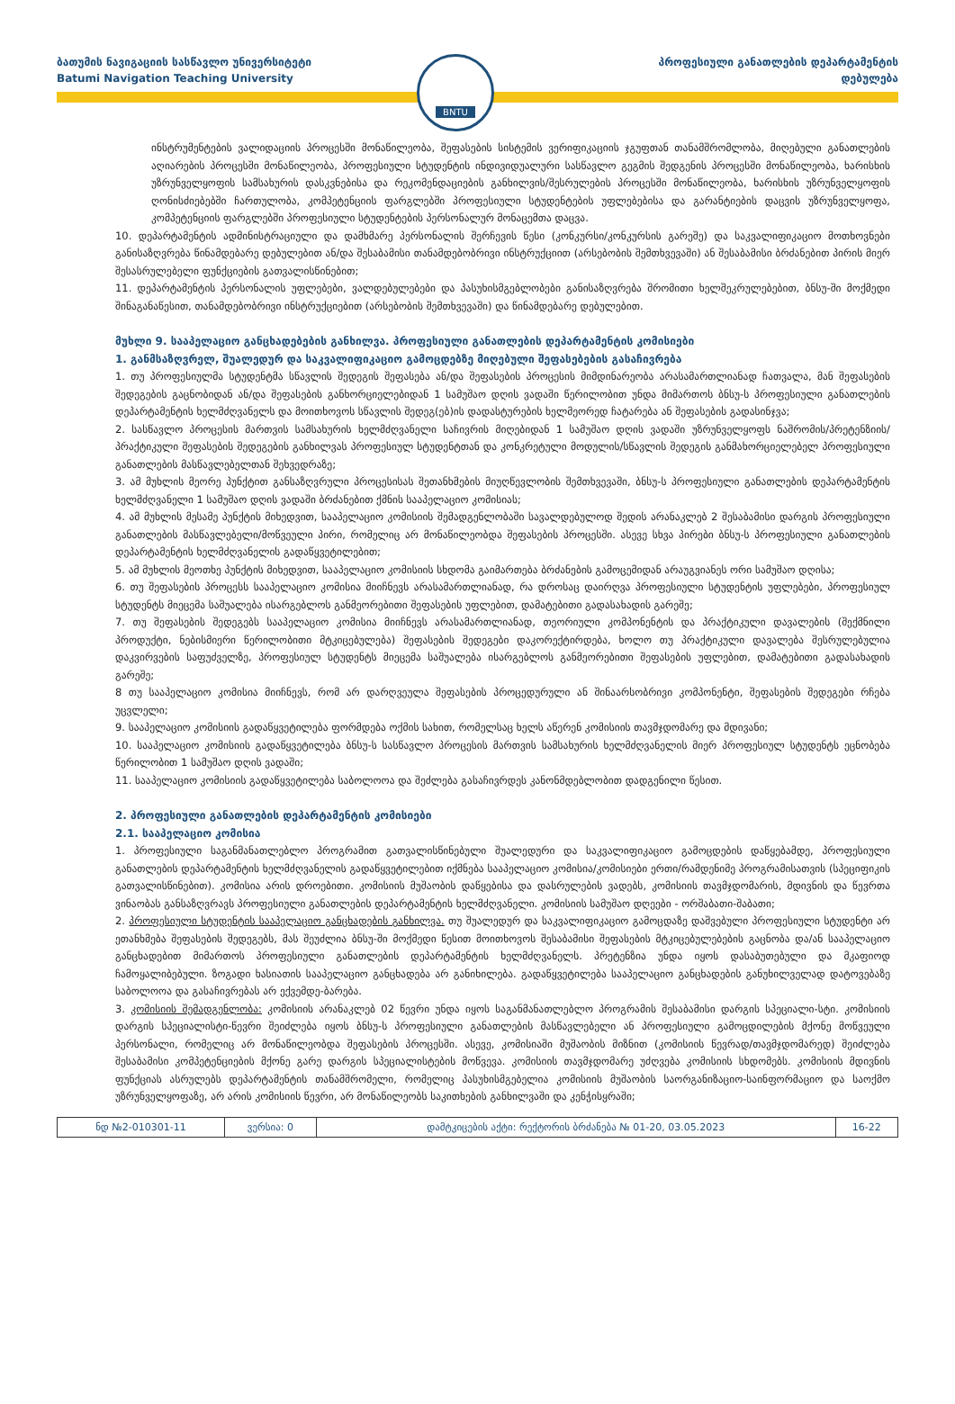ბათუმის ნავიგაციის სასწავლო უნივერსიტეტი
Batumi Navigation Teaching University
BNTU
პროფესიული განათლების დეპარტამენტის
დებულება
ინსტრუმენტების ვალიდაციის პროცესში მონაწილეობა, შეფასების სისტემის ვერიფიკაციის ჯგუფთან თანამშრომლობა, მიღებული განათლების აღიარების პროცესში მონაწილეობა, პროფესიული სტუდენტის ინდივიდუალური სასწავლო გეგმის შედგენის პროცესში მონაწილეობა, ხარისხის უზრუნველყოფის სამსახურის დასკვნებისა და რეკომენდაციების განხილვის/შესრულების პროცესში მონაწილეობა, ხარისხის უზრუნველყოფის ღონისძიებებში ჩართულობა, კომპეტენციის ფარგლებში პროფესიული სტუდენტების უფლებებისა და გარანტიების დაცვის უზრუნველყოფა, კომპეტენციის ფარგლებში პროფესიული სტუდენტების პერსონალურ მონაცემთა დაცვა.
10. დეპარტამენტის ადმინისტრაციული და დამხმარე პერსონალის შერჩევის წესი (კონკურსი/კონკურსის გარეშე) და საკვალიფიკაციო მოთხოვნები განისაზღვრება წინამდებარე დებულებით ან/და შესაბამისი თანამდებობრივი ინსტრუქციით (არსებობის შემთხვევაში) ან შესაბამისი ბრძანებით პირის მიერ შესასრულებელი ფუნქციების გათვალისწინებით;
11. დეპარტამენტის პერსონალის უფლებები, ვალდებულებები და პასუხისმგებლობები განისაზღვრება შრომითი ხელშეკრულებებით, ბნსუ-ში მოქმედი შინაგანაწესით, თანამდებობრივი ინსტრუქციებით (არსებობის შემთხვევაში) და წინამდებარე დებულებით.
მუხლი 9. სააპელაციო განცხადებების განხილვა. პროფესიული განათლების დეპარტამენტის კომისიები
1. განმსაზღვრელ, შუალედურ და საკვალიფიკაციო გამოცდებზე მიღებული შეფასებების გასაჩივრება
1. თუ პროფესიულმა სტუდენტმა სწავლის შედეგის შეფასება ან/და შეფასების პროცესის მიმდინარეობა არასამართლიანად ჩათვალა, მან შეფასების შედეგების გაცნობიდან ან/და შეფასების განხორციელებიდან 1 სამუშაო დღის ვადაში წერილობით უნდა მიმართოს ბნსუ-ს პროფესიული განათლების დეპარტამენტის ხელმძღვანელს და მოითხოვოს სწავლის შედეგ(ებ)ის დადასტურების ხელმეორედ ჩატარება ან შეფასების გადასინჯვა;
2. სასწავლო პროცესის მართვის სამსახურის ხელმძღვანელი საჩივრის მიღებიდან 1 სამუშაო დღის ვადაში უზრუნველყოფს ნაშრომის/პრეტენზიის/პრაქტიკული შეფასების შედეგების განხილვას პროფესიულ სტუდენტთან და კონკრეტული მოდულის/სწავლის შედეგის განმახორციელებელ პროფესიული განათლების მასწავლებელთან შეხვედრაზე;
3. ამ მუხლის მეორე პუნქტით განსაზღვრული პროცესისას შეთანხმების მიუღწევლობის შემთხვევაში, ბნსუ-ს პროფესიული განათლების დეპარტამენტის ხელმძღვანელი 1 სამუშაო დღის ვადაში ბრძანებით ქმნის სააპელაციო კომისიას;
4. ამ მუხლის მესამე პუნქტის მიხედვით, სააპელაციო კომისიის შემადგენლობაში სავალდებულოდ შედის არანაკლებ 2 შესაბამისი დარგის პროფესიული განათლების მასწავლებელი/მოწვეული პირი, რომელიც არ მონაწილეობდა შეფასების პროცესში. ასევე სხვა პირები ბნსუ-ს პროფესიული განათლების დეპარტამენტის ხელმძღვანელის გადაწყვეტილებით;
5. ამ მუხლის მეოთხე პუნქტის მიხედვით, სააპელაციო კომისიის სხდომა გაიმართება ბრძანების გამოცემიდან არაუგვიანეს ორი სამუშაო დღისა;
6. თუ შეფასების პროცესს სააპელაციო კომისია მიიჩნევს არასამართლიანად, რა დროსაც დაირღვა პროფესიული სტუდენტის უფლებები, პროფესიულ სტუდენტს მიეცემა საშუალება ისარგებლოს განმეორებითი შეფასების უფლებით, დამატებითი გადასახადის გარეშე;
7. თუ შეფასების შედეგებს სააპელაციო კომისია მიიჩნევს არასამართლიანად, თეორიული კომპონენტის და პრაქტიკული დავალების (შექმნილი პროდუქტი, ნებისმიერი წერილობითი მტკიცებულება) შეფასების შედეგები დაკორექტირდება, ხოლო თუ პრაქტიკული დავალება შესრულებულია დაკვირვების საფუძველზე, პროფესიულ სტუდენტს მიეცემა საშუალება ისარგებლოს განმეორებითი შეფასების უფლებით, დამატებითი გადასახადის გარეშე;
8 თუ სააპელაციო კომისია მიიჩნევს, რომ არ დარღვეულა შეფასების პროცედურული ან შინაარსობრივი კომპონენტი, შეფასების შედეგები რჩება უცვლელი;
9. სააპელაციო კომისიის გადაწყვეტილება ფორმდება ოქმის სახით, რომელსაც ხელს აწერენ კომისიის თავმჯდომარე და მდივანი;
10. სააპელაციო კომისიის გადაწყვეტილება ბნსუ-ს სასწავლო პროცესის მართვის სამსახურის ხელმძღვანელის მიერ პროფესიულ სტუდენტს ეცნობება წერილობით 1 სამუშაო დღის ვადაში;
11. სააპელაციო კომისიის გადაწყვეტილება საბოლოოა და შეძლება გასაჩივრდეს კანონმდებლობით დადგენილი წესით.
2. პროფესიული განათლების დეპარტამენტის კომისიები
2.1. სააპელაციო კომისია
1. პროფესიული საგანმანათლებლო პროგრამით გათვალისწინებული შუალედური და საკვალიფიკაციო გამოცდების დაწყებამდე, პროფესიული განათლების დეპარტამენტის ხელმძღვანელის გადაწყვეტილებით იქმნება სააპელაციო კომისია/კომისიები ერთი/რამდენიმე პროგრამისათვის (სპეციფიკის გათვალისწინებით). კომისია არის დროებითი. კომისიის მუშაობის დაწყებისა და დასრულების ვადებს, კომისიის თავმჯდომარის, მდივნის და წევრთა ვინაობას განსაზღვრავს პროფესიული განათლების დეპარტამენტის ხელმძღვანელი. კომისიის სამუშაო დღეები - ორშაბათი-შაბათი;
2. პროფესიული სტუდენტის სააპელაციო განცხადების განხილვა. თუ შუალედურ და საკვალიფიკაციო გამოცდაზე დაშვებული პროფესიული სტუდენტი არ ეთანხმება შეფასების შედეგებს, მას შეუძლია ბნსუ-ში მოქმედი წესით მოითხოვოს შესაბამისი შეფასების მტკიცებულებების გაცნობა და/ან სააპელაციო განცხადებით მიმართოს პროფესიული განათლების დეპარტამენტის ხელმძღვანელს. პრეტენზია უნდა იყოს დასაბუთებული და მკაფიოდ ჩამოყალიბებული. ზოგადი ხასიათის სააპელაციო განცხადება არ განიხილება. გადაწყვეტილება სააპელაციო განცხადების განუხილველად დატოვებაზე საბოლოოა და გასაჩივრებას არ ექვემდე-ბარება.
3. კომისიის შემადგენლობა: კომისიის არანაკლებ 02 წევრი უნდა იყოს საგანმანათლებლო პროგრამის შესაბამისი დარგის სპეციალი-სტი. კომისიის დარგის სპეციალისტი-წევრი შეიძლება იყოს ბნსუ-ს პროფესიული განათლების მასწავლებელი ან პროფესიული გამოცდილების მქონე მოწვეული პერსონალი, რომელიც არ მონაწილეობდა შეფასების პროცესში. ასევე, კომისიაში მუშაობის მიზნით (კომისიის წევრად/თავმჯდომარედ) შეიძლება შესაბამისი კომპეტენციების მქონე გარე დარგის სპეციალისტების მოწვევა. კომისიის თავმჯდომარე უძღვება კომისიის სხდომებს. კომისიის მდივნის ფუნქციას ასრულებს დეპარტამენტის თანამშრომელი, რომელიც პასუხისმგებელია კომისიის მუშაობის საორგანიზაციო-საინფორმაციო და საოქმო უზრუნველყოფაზე, არ არის კომისიის წევრი, არ მონაწილეობს საკითხების განხილვაში და კენჭისყრაში;
| ნდ №2-010301-11 | ვერსია: 0 | დამტკიცების აქტი: რექტორის ბრძანება № 01-20, 03.05.2023 | 16-22 |